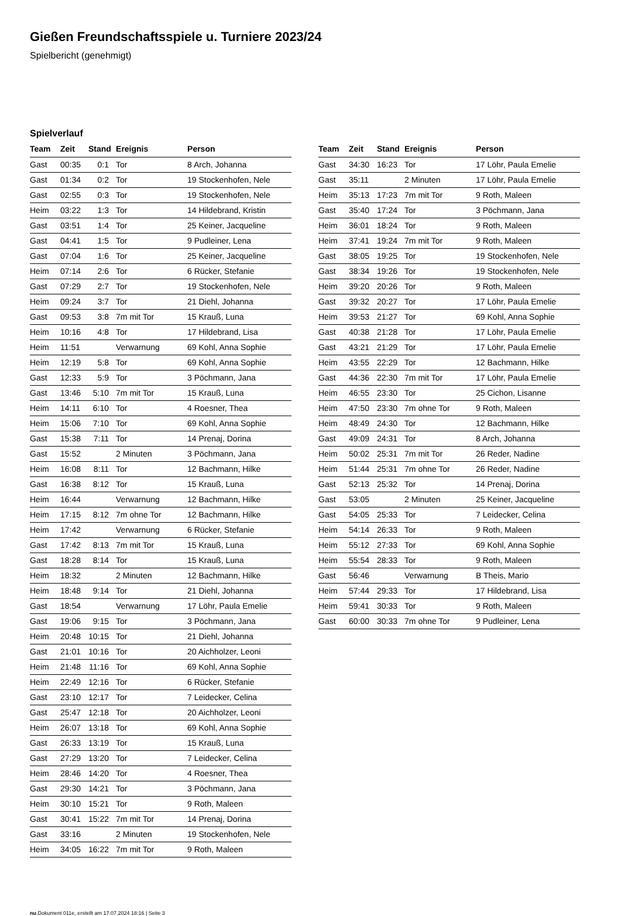Gießen Freundschaftsspiele u. Turniere 2023/24
Spielbericht (genehmigt)
Spielverlauf
| Team | Zeit | Stand | Ereignis | Person |
| --- | --- | --- | --- | --- |
| Gast | 00:35 | 0:1 | Tor | 8 Arch, Johanna |
| Gast | 01:34 | 0:2 | Tor | 19 Stockenhofen, Nele |
| Gast | 02:55 | 0:3 | Tor | 19 Stockenhofen, Nele |
| Heim | 03:22 | 1:3 | Tor | 14 Hildebrand, Kristin |
| Gast | 03:51 | 1:4 | Tor | 25 Keiner, Jacqueline |
| Gast | 04:41 | 1:5 | Tor | 9 Pudleiner, Lena |
| Gast | 07:04 | 1:6 | Tor | 25 Keiner, Jacqueline |
| Heim | 07:14 | 2:6 | Tor | 6 Rücker, Stefanie |
| Gast | 07:29 | 2:7 | Tor | 19 Stockenhofen, Nele |
| Heim | 09:24 | 3:7 | Tor | 21 Diehl, Johanna |
| Gast | 09:53 | 3:8 | 7m mit Tor | 15 Krauß, Luna |
| Heim | 10:16 | 4:8 | Tor | 17 Hildebrand, Lisa |
| Heim | 11:51 | | Verwarnung | 69 Kohl, Anna Sophie |
| Heim | 12:19 | 5:8 | Tor | 69 Kohl, Anna Sophie |
| Gast | 12:33 | 5:9 | Tor | 3 Pöchmann, Jana |
| Gast | 13:46 | 5:10 | 7m mit Tor | 15 Krauß, Luna |
| Heim | 14:11 | 6:10 | Tor | 4 Roesner, Thea |
| Heim | 15:06 | 7:10 | Tor | 69 Kohl, Anna Sophie |
| Gast | 15:38 | 7:11 | Tor | 14 Prenaj, Dorina |
| Gast | 15:52 | | 2 Minuten | 3 Pöchmann, Jana |
| Heim | 16:08 | 8:11 | Tor | 12 Bachmann, Hilke |
| Gast | 16:38 | 8:12 | Tor | 15 Krauß, Luna |
| Heim | 16:44 | | Verwarnung | 12 Bachmann, Hilke |
| Heim | 17:15 | 8:12 | 7m ohne Tor | 12 Bachmann, Hilke |
| Heim | 17:42 | | Verwarnung | 6 Rücker, Stefanie |
| Gast | 17:42 | 8:13 | 7m mit Tor | 15 Krauß, Luna |
| Gast | 18:28 | 8:14 | Tor | 15 Krauß, Luna |
| Heim | 18:32 | | 2 Minuten | 12 Bachmann, Hilke |
| Heim | 18:48 | 9:14 | Tor | 21 Diehl, Johanna |
| Gast | 18:54 | | Verwarnung | 17 Löhr, Paula Emelie |
| Gast | 19:06 | 9:15 | Tor | 3 Pöchmann, Jana |
| Heim | 20:48 | 10:15 | Tor | 21 Diehl, Johanna |
| Gast | 21:01 | 10:16 | Tor | 20 Aichholzer, Leoni |
| Heim | 21:48 | 11:16 | Tor | 69 Kohl, Anna Sophie |
| Heim | 22:49 | 12:16 | Tor | 6 Rücker, Stefanie |
| Gast | 23:10 | 12:17 | Tor | 7 Leidecker, Celina |
| Gast | 25:47 | 12:18 | Tor | 20 Aichholzer, Leoni |
| Heim | 26:07 | 13:18 | Tor | 69 Kohl, Anna Sophie |
| Gast | 26:33 | 13:19 | Tor | 15 Krauß, Luna |
| Gast | 27:29 | 13:20 | Tor | 7 Leidecker, Celina |
| Heim | 28:46 | 14:20 | Tor | 4 Roesner, Thea |
| Gast | 29:30 | 14:21 | Tor | 3 Pöchmann, Jana |
| Heim | 30:10 | 15:21 | Tor | 9 Roth, Maleen |
| Gast | 30:41 | 15:22 | 7m mit Tor | 14 Prenaj, Dorina |
| Gast | 33:16 | | 2 Minuten | 19 Stockenhofen, Nele |
| Heim | 34:05 | 16:22 | 7m mit Tor | 9 Roth, Maleen |
| Team | Zeit | Stand | Ereignis | Person |
| --- | --- | --- | --- | --- |
| Gast | 34:30 | 16:23 | Tor | 17 Löhr, Paula Emelie |
| Gast | 35:11 | | 2 Minuten | 17 Löhr, Paula Emelie |
| Heim | 35:13 | 17:23 | 7m mit Tor | 9 Roth, Maleen |
| Gast | 35:40 | 17:24 | Tor | 3 Pöchmann, Jana |
| Heim | 36:01 | 18:24 | Tor | 9 Roth, Maleen |
| Heim | 37:41 | 19:24 | 7m mit Tor | 9 Roth, Maleen |
| Gast | 38:05 | 19:25 | Tor | 19 Stockenhofen, Nele |
| Gast | 38:34 | 19:26 | Tor | 19 Stockenhofen, Nele |
| Heim | 39:20 | 20:26 | Tor | 9 Roth, Maleen |
| Gast | 39:32 | 20:27 | Tor | 17 Löhr, Paula Emelie |
| Heim | 39:53 | 21:27 | Tor | 69 Kohl, Anna Sophie |
| Gast | 40:38 | 21:28 | Tor | 17 Löhr, Paula Emelie |
| Gast | 43:21 | 21:29 | Tor | 17 Löhr, Paula Emelie |
| Heim | 43:55 | 22:29 | Tor | 12 Bachmann, Hilke |
| Gast | 44:36 | 22:30 | 7m mit Tor | 17 Löhr, Paula Emelie |
| Heim | 46:55 | 23:30 | Tor | 25 Cichon, Lisanne |
| Heim | 47:50 | 23:30 | 7m ohne Tor | 9 Roth, Maleen |
| Heim | 48:49 | 24:30 | Tor | 12 Bachmann, Hilke |
| Gast | 49:09 | 24:31 | Tor | 8 Arch, Johanna |
| Heim | 50:02 | 25:31 | 7m mit Tor | 26 Reder, Nadine |
| Heim | 51:44 | 25:31 | 7m ohne Tor | 26 Reder, Nadine |
| Gast | 52:13 | 25:32 | Tor | 14 Prenaj, Dorina |
| Gast | 53:05 | | 2 Minuten | 25 Keiner, Jacqueline |
| Gast | 54:05 | 25:33 | Tor | 7 Leidecker, Celina |
| Heim | 54:14 | 26:33 | Tor | 9 Roth, Maleen |
| Heim | 55:12 | 27:33 | Tor | 69 Kohl, Anna Sophie |
| Heim | 55:54 | 28:33 | Tor | 9 Roth, Maleen |
| Gast | 56:46 | | Verwarnung | B Theis, Mario |
| Heim | 57:44 | 29:33 | Tor | 17 Hildebrand, Lisa |
| Heim | 59:41 | 30:33 | Tor | 9 Roth, Maleen |
| Gast | 60:00 | 30:33 | 7m ohne Tor | 9 Pudleiner, Lena |
nu.Dokument 011e, erstellt am 17.07.2024 18:16 | Seite 3